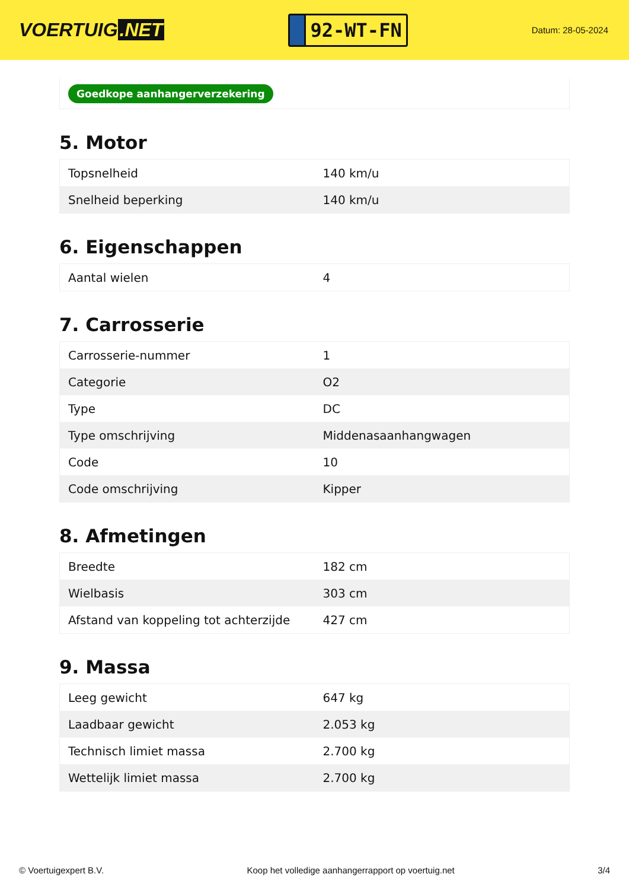VOERTUIG.NET
92-WT-FN
Datum: 28-05-2024
Goedkope aanhangerverzekering
5. Motor
| Topsnelheid | 140 km/u |
| Snelheid beperking | 140 km/u |
6. Eigenschappen
| Aantal wielen | 4 |
7. Carrosserie
| Carrosserie-nummer | 1 |
| Categorie | O2 |
| Type | DC |
| Type omschrijving | Middenasaanhangwagen |
| Code | 10 |
| Code omschrijving | Kipper |
8. Afmetingen
| Breedte | 182 cm |
| Wielbasis | 303 cm |
| Afstand van koppeling tot achterzijde | 427 cm |
9. Massa
| Leeg gewicht | 647 kg |
| Laadbaar gewicht | 2.053 kg |
| Technisch limiet massa | 2.700 kg |
| Wettelijk limiet massa | 2.700 kg |
© Voertuigexpert B.V. Koop het volledige aanhangerrapport op voertuig.net 3/4